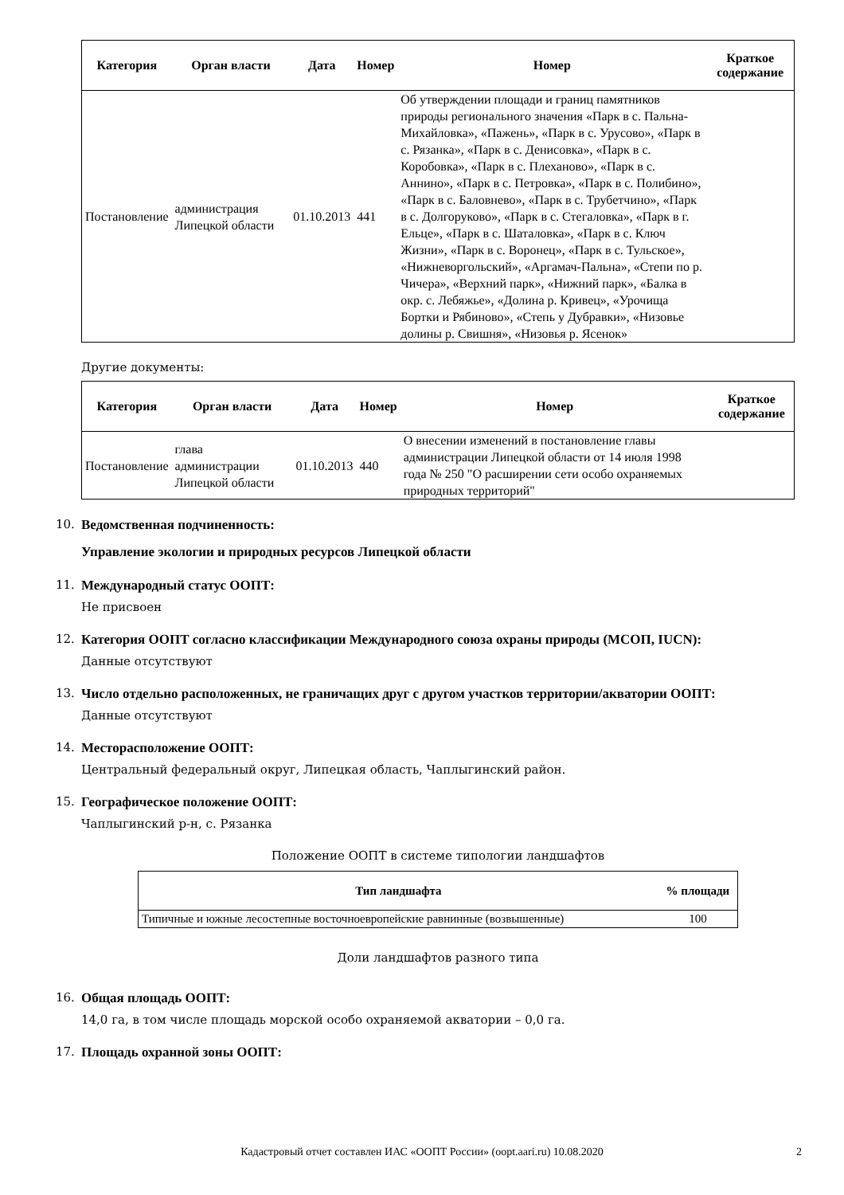| Категория | Орган власти | Дата | Номер | Номер | Краткое содержание |
| --- | --- | --- | --- | --- | --- |
| Постановление | администрация Липецкой области | 01.10.2013 | 441 | Об утверждении площади и границ памятников природы регионального значения «Парк в с. Пальна-Михайловка», «Пажень», «Парк в с. Урусово», «Парк в с. Рязанка», «Парк в с. Денисовка», «Парк в с. Коробовка», «Парк в с. Плеханово», «Парк в с. Аннино», «Парк в с. Петровка», «Парк в с. Полибино», «Парк в с. Баловнево», «Парк в с. Трубетчино», «Парк в с. Долгоруково», «Парк в с. Стегаловка», «Парк в г. Ельце», «Парк в с. Шаталовка», «Парк в с. Ключ Жизни», «Парк в с. Воронец», «Парк в с. Тульское», «Нижневоргольский», «Аргамач-Пальна», «Степи по р. Чичера», «Верхний парк», «Нижний парк», «Балка в окр. с. Лебяжье», «Долина р. Кривец», «Урочища Бортки и Рябиново», «Степь у Дубравки», «Низовье долины р. Свишня», «Низовья р. Ясенок» | |
Другие документы:
| Категория | Орган власти | Дата | Номер | Номер | Краткое содержание |
| --- | --- | --- | --- | --- | --- |
| Постановление | глава администрации Липецкой области | 01.10.2013 | 440 | О внесении изменений в постановление главы администрации Липецкой области от 14 июля 1998 года № 250 "О расширении сети особо охраняемых природных территорий" | |
10. Ведомственная подчиненность:
Управление экологии и природных ресурсов Липецкой области
11. Международный статус ООПТ:
Не присвоен
12. Категория ООПТ согласно классификации Международного союза охраны природы (МСОП, IUCN):
Данные отсутствуют
13. Число отдельно расположенных, не граничащих друг с другом участков территории/акватории ООПТ:
Данные отсутствуют
14. Месторасположение ООПТ:
Центральный федеральный округ, Липецкая область, Чаплыгинский район.
15. Географическое положение ООПТ:
Чаплыгинский р-н, с. Рязанка
Положение ООПТ в системе типологии ландшафтов
| Тип ландшафта | % площади |
| --- | --- |
| Типичные и южные лесостепные восточноевропейские равнинные (возвышенные) | 100 |
Доли ландшафтов разного типа
16. Общая площадь ООПТ:
14,0 га, в том числе площадь морской особо охраняемой акватории – 0,0 га.
17. Площадь охранной зоны ООПТ:
Кадастровый отчет составлен ИАС «ООПТ России» (oopt.aari.ru) 10.08.2020 2